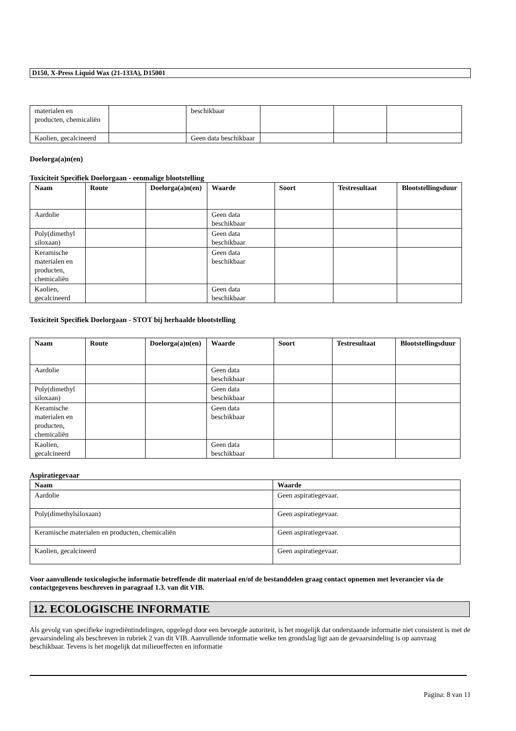D150, X-Press Liquid Wax (21-133A), D15001
| materialen en producten, chemicaliën | | beschikbaar | | | |
| Kaolien, gecalcineerd | | Geen data beschikbaar | | | |
Doelorga(a)n(en)
Toxiciteit Specifiek Doelorgaan - eenmalige blootstelling
| Naam | Route | Doelorga(a)n(en) | Waarde | Soort | Testresultaat | Blootstellingsduur |
| --- | --- | --- | --- | --- | --- | --- |
| Aardolie | | | Geen data beschikbaar | | | |
| Poly(dimethyl siloxaan) | | | Geen data beschikbaar | | | |
| Keramische materialen en producten, chemicaliën | | | Geen data beschikbaar | | | |
| Kaolien, gecalcineerd | | | Geen data beschikbaar | | | |
Toxiciteit Specifiek Doelorgaan - STOT bij herhaalde blootstelling
| Naam | Route | Doelorga(a)n(en) | Waarde | Soort | Testresultaat | Blootstellingsduur |
| --- | --- | --- | --- | --- | --- | --- |
| Aardolie | | | Geen data beschikbaar | | | |
| Poly(dimethyl siloxaan) | | | Geen data beschikbaar | | | |
| Keramische materialen en producten, chemicaliën | | | Geen data beschikbaar | | | |
| Kaolien, gecalcineerd | | | Geen data beschikbaar | | | |
Aspiratiegevaar
| Naam | Waarde |
| --- | --- |
| Aardolie | Geen aspiratiegevaar. |
| Poly(dimethylsiloxaan) | Geen aspiratiegevaar. |
| Keramische materialen en producten, chemicaliën | Geen aspiratiegevaar. |
| Kaolien, gecalcineerd | Geen aspiratiegevaar. |
Voor aanvullende toxicologische informatie betreffende dit materiaal en/of de bestanddelen graag contact opnemen met leverancier via de contactgegevens beschreven in paragraaf 1.3. van dit VIB.
12. ECOLOGISCHE INFORMATIE
Als gevolg van specifieke ingrediëntindelingen, opgelegd door een bevoegde autoriteit, is het mogelijk dat onderstaande informatie niet consistent is met de gevaarsindeling als beschreven in rubriek 2 van dit VIB. Aanvullende informatie welke ten grondslag ligt aan de gevaarsindeling is op aanvraag beschikbaar. Tevens is het mogelijk dat milieueffecten en informatie
Pagina: 8 van 11